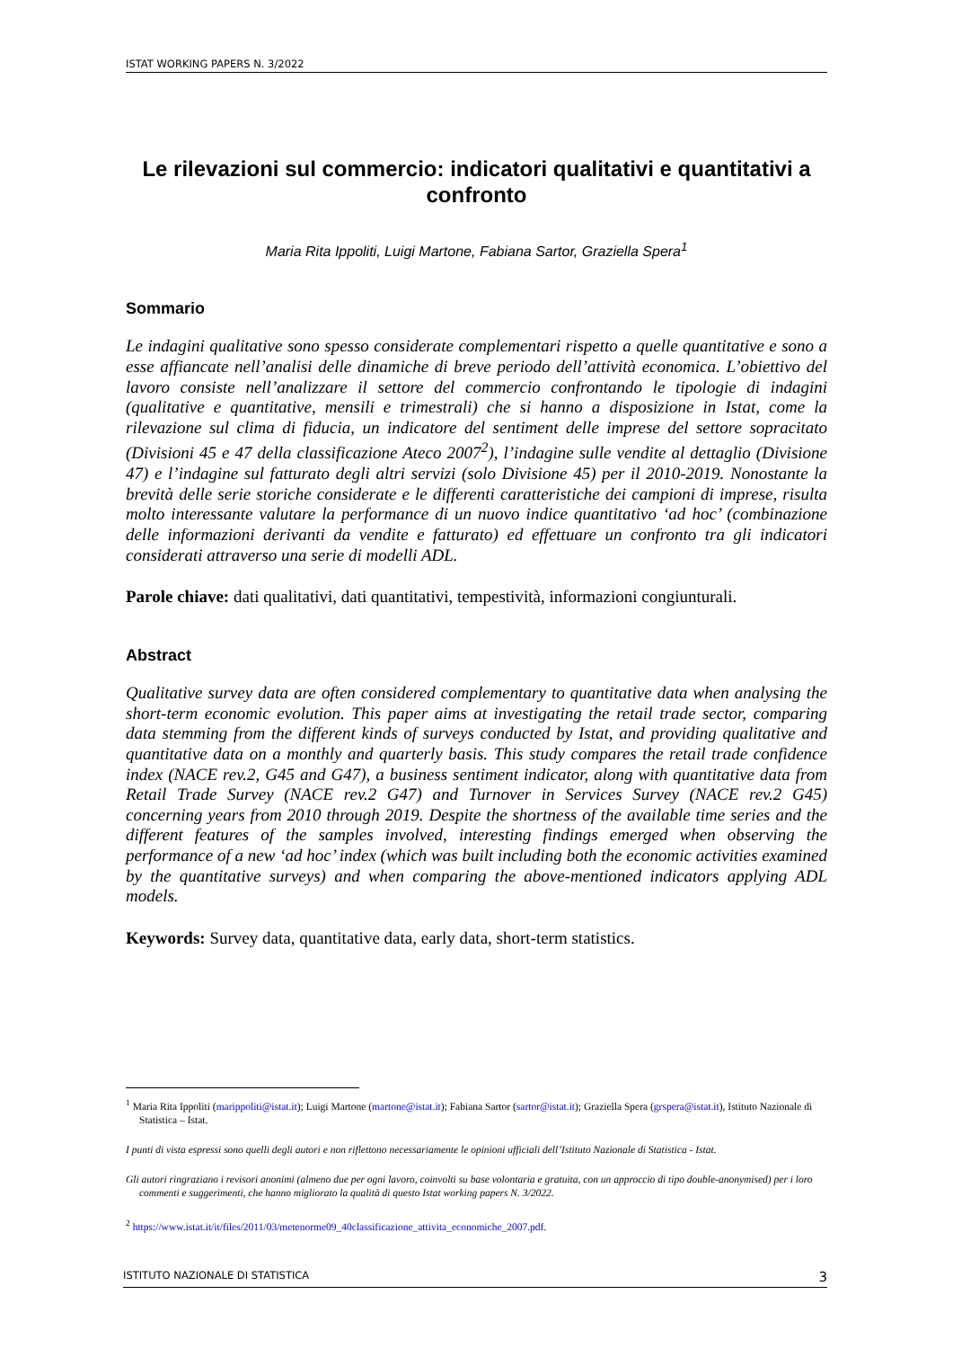ISTAT WORKING PAPERS N. 3/2022
Le rilevazioni sul commercio: indicatori qualitativi e quantitativi a confronto
Maria Rita Ippoliti, Luigi Martone, Fabiana Sartor, Graziella Spera<sup>1</sup>
Sommario
Le indagini qualitative sono spesso considerate complementari rispetto a quelle quantitative e sono a esse affiancate nell’analisi delle dinamiche di breve periodo dell’attività economica. L’obiettivo del lavoro consiste nell’analizzare il settore del commercio confrontando le tipologie di indagini (qualitative e quantitative, mensili e trimestrali) che si hanno a disposizione in Istat, come la rilevazione sul clima di fiducia, un indicatore del sentiment delle imprese del settore sopracitato (Divisioni 45 e 47 della classificazione Ateco 2007<sup>2</sup>), l’indagine sulle vendite al dettaglio (Divisione 47) e l’indagine sul fatturato degli altri servizi (solo Divisione 45) per il 2010-2019. Nonostante la brevità delle serie storiche considerate e le differenti caratteristiche dei campioni di imprese, risulta molto interessante valutare la performance di un nuovo indice quantitativo ‘ad hoc’ (combinazione delle informazioni derivanti da vendite e fatturato) ed effettuare un confronto tra gli indicatori considerati attraverso una serie di modelli ADL.
Parole chiave: dati qualitativi, dati quantitativi, tempestività, informazioni congiunturali.
Abstract
Qualitative survey data are often considered complementary to quantitative data when analysing the short-term economic evolution. This paper aims at investigating the retail trade sector, comparing data stemming from the different kinds of surveys conducted by Istat, and providing qualitative and quantitative data on a monthly and quarterly basis. This study compares the retail trade confidence index (NACE rev.2, G45 and G47), a business sentiment indicator, along with quantitative data from Retail Trade Survey (NACE rev.2 G47) and Turnover in Services Survey (NACE rev.2 G45) concerning years from 2010 through 2019. Despite the shortness of the available time series and the different features of the samples involved, interesting findings emerged when observing the performance of a new ‘ad hoc’ index (which was built including both the economic activities examined by the quantitative surveys) and when comparing the above-mentioned indicators applying ADL models.
Keywords: Survey data, quantitative data, early data, short-term statistics.
<sup>1</sup> Maria Rita Ippoliti (marippoliti@istat.it); Luigi Martone (martone@istat.it); Fabiana Sartor (sartor@istat.it); Graziella Spera (grspera@istat.it), Istituto Nazionale di Statistica – Istat.
I punti di vista espressi sono quelli degli autori e non riflettono necessariamente le opinioni ufficiali dell’Istituto Nazionale di Statistica - Istat.
Gli autori ringraziano i revisori anonimi (almeno due per ogni lavoro, coinvolti su base volontaria e gratuita, con un approccio di tipo double-anonymised) per i loro commenti e suggerimenti, che hanno migliorato la qualità di questo Istat working papers N. 3/2022.
<sup>2</sup> https://www.istat.it/it/files/2011/03/metenorme09_40classificazione_attivita_economiche_2007.pdf.
ISTITUTO NAZIONALE DI STATISTICA 3